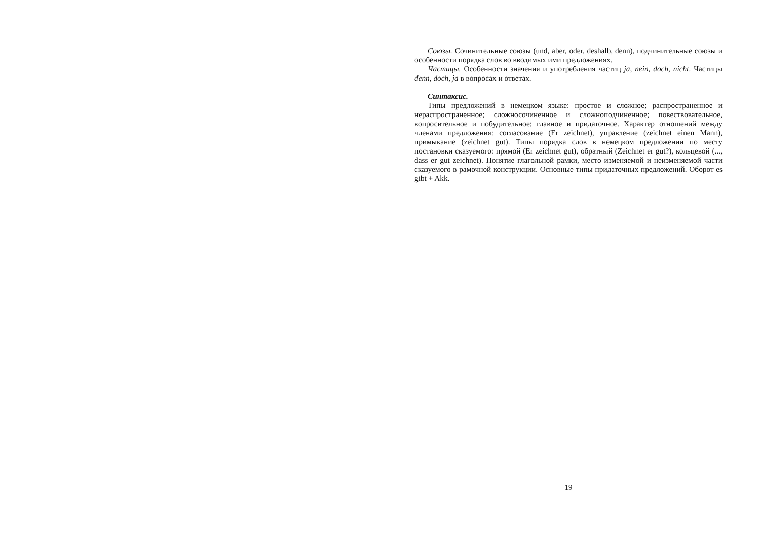Союзы. Сочинительные союзы (und, aber, oder, deshalb, denn), подчинительные союзы и особенности порядка слов во вводимых ими предложениях.
Частицы. Особенности значения и употребления частиц ja, nein, doch, nicht. Частицы denn, doch, ja в вопросах и ответах.
Синтаксис.
Типы предложений в немецком языке: простое и сложное; распространенное и нераспространенное; сложносочиненное и сложноподчиненное; повествовательное, вопросительное и побудительное; главное и придаточное. Характер отношений между членами предложения: согласование (Er zeichnet), управление (zeichnet einen Mann), примыкание (zeichnet gut). Типы порядка слов в немецком предложении по месту постановки сказуемого: прямой (Er zeichnet gut), обратный (Zeichnet er gut?), кольцевой (..., dass er gut zeichnet). Понятие глагольной рамки, место изменяемой и неизменяемой части сказуемого в рамочной конструкции. Основные типы придаточных предложений. Оборот es gibt + Akk.
19